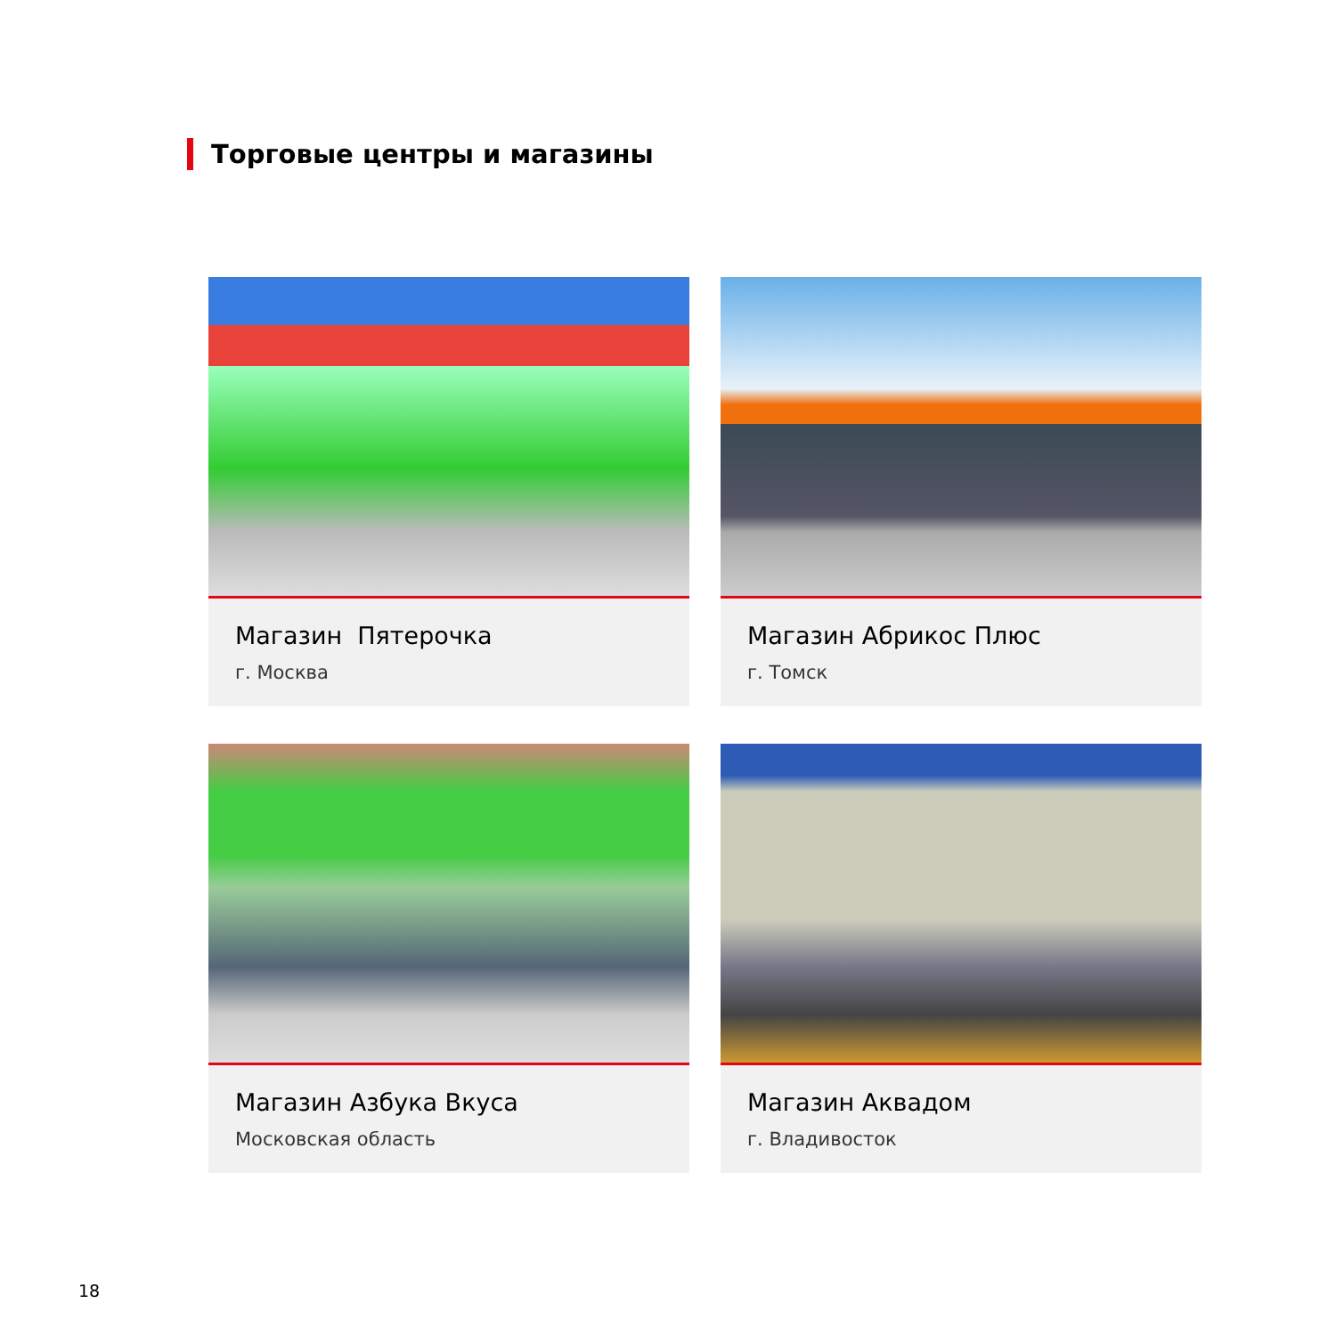Торговые центры и магазины
Магазин Пятерочка
г. Москва
Магазин Абрикос Плюс
г. Томск
Магазин Азбука Вкуса
Московская область
Магазин Аквадом
г. Владивосток
18